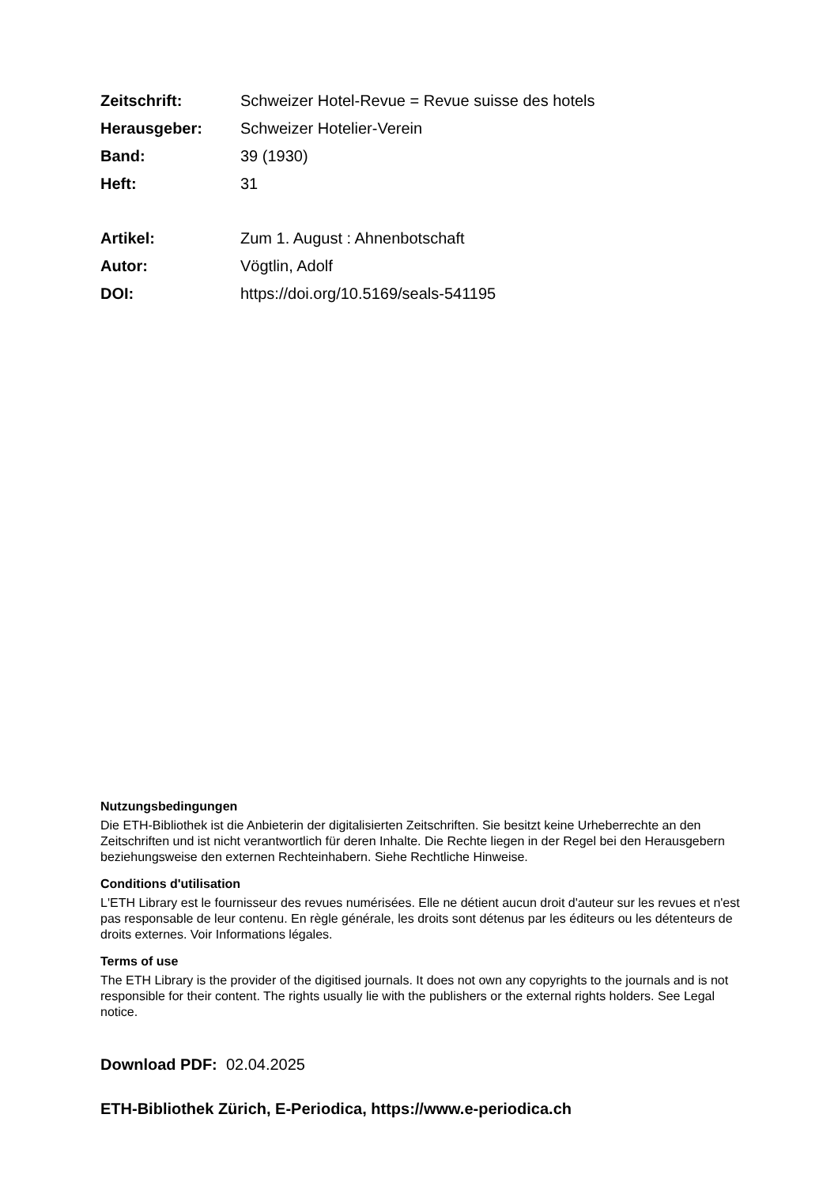Zeitschrift: Schweizer Hotel-Revue = Revue suisse des hotels
Herausgeber: Schweizer Hotelier-Verein
Band: 39 (1930)
Heft: 31
Artikel: Zum 1. August : Ahnenbotschaft
Autor: Vögtlin, Adolf
DOI: https://doi.org/10.5169/seals-541195
Nutzungsbedingungen
Die ETH-Bibliothek ist die Anbieterin der digitalisierten Zeitschriften. Sie besitzt keine Urheberrechte an den Zeitschriften und ist nicht verantwortlich für deren Inhalte. Die Rechte liegen in der Regel bei den Herausgebern beziehungsweise den externen Rechteinhabern. Siehe Rechtliche Hinweise.
Conditions d'utilisation
L'ETH Library est le fournisseur des revues numérisées. Elle ne détient aucun droit d'auteur sur les revues et n'est pas responsable de leur contenu. En règle générale, les droits sont détenus par les éditeurs ou les détenteurs de droits externes. Voir Informations légales.
Terms of use
The ETH Library is the provider of the digitised journals. It does not own any copyrights to the journals and is not responsible for their content. The rights usually lie with the publishers or the external rights holders. See Legal notice.
Download PDF: 02.04.2025
ETH-Bibliothek Zürich, E-Periodica, https://www.e-periodica.ch